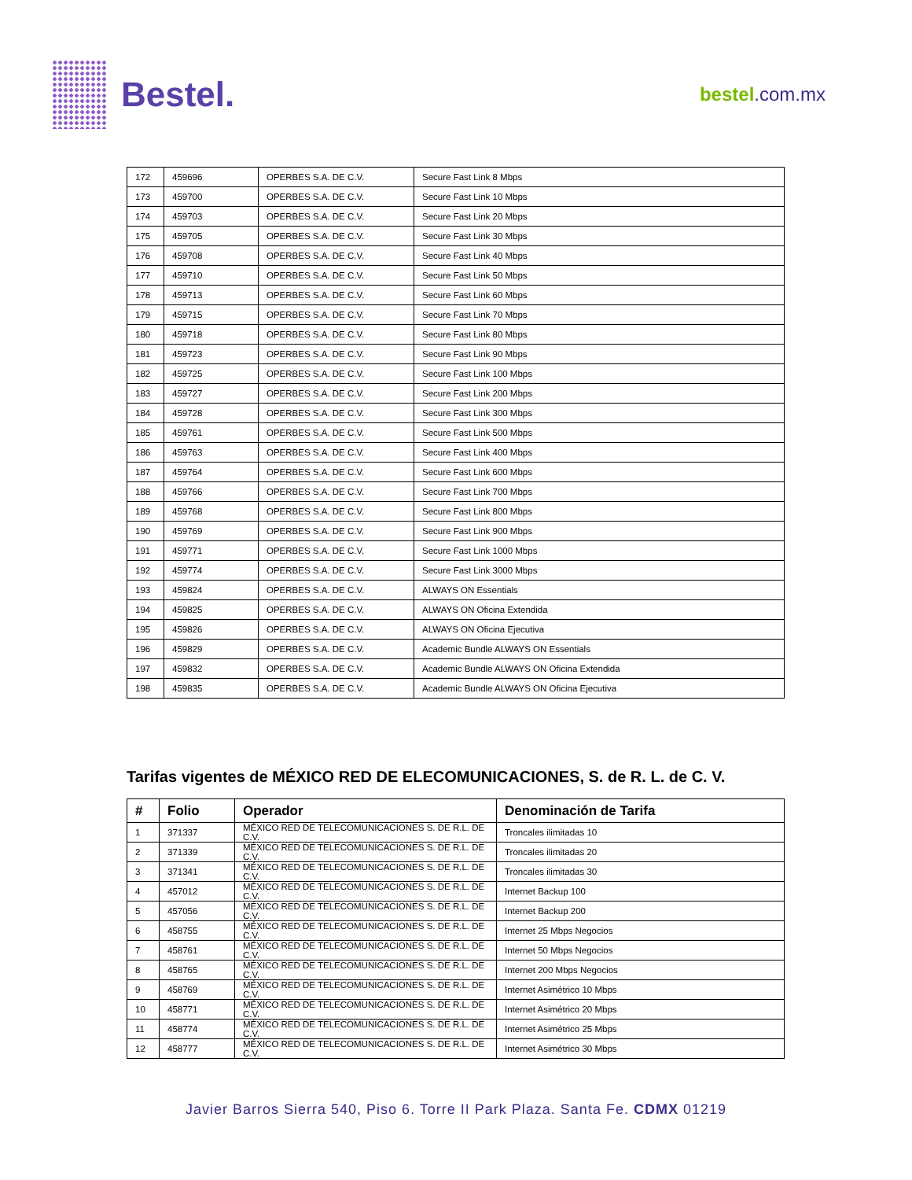Bestel.
bestel.com.mx
| 172 | 459696 | OPERBES S.A. DE C.V. | Secure Fast Link 8 Mbps |
| 173 | 459700 | OPERBES S.A. DE C.V. | Secure Fast Link 10 Mbps |
| 174 | 459703 | OPERBES S.A. DE C.V. | Secure Fast Link 20 Mbps |
| 175 | 459705 | OPERBES S.A. DE C.V. | Secure Fast Link 30 Mbps |
| 176 | 459708 | OPERBES S.A. DE C.V. | Secure Fast Link 40 Mbps |
| 177 | 459710 | OPERBES S.A. DE C.V. | Secure Fast Link 50 Mbps |
| 178 | 459713 | OPERBES S.A. DE C.V. | Secure Fast Link 60 Mbps |
| 179 | 459715 | OPERBES S.A. DE C.V. | Secure Fast Link 70 Mbps |
| 180 | 459718 | OPERBES S.A. DE C.V. | Secure Fast Link 80 Mbps |
| 181 | 459723 | OPERBES S.A. DE C.V. | Secure Fast Link 90 Mbps |
| 182 | 459725 | OPERBES S.A. DE C.V. | Secure Fast Link 100 Mbps |
| 183 | 459727 | OPERBES S.A. DE C.V. | Secure Fast Link 200 Mbps |
| 184 | 459728 | OPERBES S.A. DE C.V. | Secure Fast Link 300 Mbps |
| 185 | 459761 | OPERBES S.A. DE C.V. | Secure Fast Link 500 Mbps |
| 186 | 459763 | OPERBES S.A. DE C.V. | Secure Fast Link 400 Mbps |
| 187 | 459764 | OPERBES S.A. DE C.V. | Secure Fast Link 600 Mbps |
| 188 | 459766 | OPERBES S.A. DE C.V. | Secure Fast Link 700 Mbps |
| 189 | 459768 | OPERBES S.A. DE C.V. | Secure Fast Link 800 Mbps |
| 190 | 459769 | OPERBES S.A. DE C.V. | Secure Fast Link 900 Mbps |
| 191 | 459771 | OPERBES S.A. DE C.V. | Secure Fast Link 1000 Mbps |
| 192 | 459774 | OPERBES S.A. DE C.V. | Secure Fast Link 3000 Mbps |
| 193 | 459824 | OPERBES S.A. DE C.V. | ALWAYS ON Essentials |
| 194 | 459825 | OPERBES S.A. DE C.V. | ALWAYS ON Oficina Extendida |
| 195 | 459826 | OPERBES S.A. DE C.V. | ALWAYS ON Oficina Ejecutiva |
| 196 | 459829 | OPERBES S.A. DE C.V. | Academic Bundle ALWAYS ON Essentials |
| 197 | 459832 | OPERBES S.A. DE C.V. | Academic Bundle ALWAYS ON Oficina Extendida |
| 198 | 459835 | OPERBES S.A. DE C.V. | Academic Bundle ALWAYS ON Oficina Ejecutiva |
Tarifas vigentes de MÉXICO RED DE ELECOMUNICACIONES, S. de R. L. de C. V.
| # | Folio | Operador | Denominación de Tarifa |
| --- | --- | --- | --- |
| 1 | 371337 | MÉXICO RED DE TELECOMUNICACIONES S. DE R.L. DE C.V. | Troncales ilimitadas 10 |
| 2 | 371339 | MÉXICO RED DE TELECOMUNICACIONES S. DE R.L. DE C.V. | Troncales ilimitadas 20 |
| 3 | 371341 | MÉXICO RED DE TELECOMUNICACIONES S. DE R.L. DE C.V. | Troncales ilimitadas 30 |
| 4 | 457012 | MÉXICO RED DE TELECOMUNICACIONES S. DE R.L. DE C.V. | Internet Backup 100 |
| 5 | 457056 | MÉXICO RED DE TELECOMUNICACIONES S. DE R.L. DE C.V. | Internet Backup 200 |
| 6 | 458755 | MÉXICO RED DE TELECOMUNICACIONES S. DE R.L. DE C.V. | Internet 25 Mbps Negocios |
| 7 | 458761 | MÉXICO RED DE TELECOMUNICACIONES S. DE R.L. DE C.V. | Internet 50 Mbps Negocios |
| 8 | 458765 | MÉXICO RED DE TELECOMUNICACIONES S. DE R.L. DE C.V. | Internet 200 Mbps Negocios |
| 9 | 458769 | MÉXICO RED DE TELECOMUNICACIONES S. DE R.L. DE C.V. | Internet Asimétrico 10 Mbps |
| 10 | 458771 | MÉXICO RED DE TELECOMUNICACIONES S. DE R.L. DE C.V. | Internet Asimétrico 20 Mbps |
| 11 | 458774 | MÉXICO RED DE TELECOMUNICACIONES S. DE R.L. DE C.V. | Internet Asimétrico 25 Mbps |
| 12 | 458777 | MÉXICO RED DE TELECOMUNICACIONES S. DE R.L. DE C.V. | Internet Asimétrico 30 Mbps |
Javier Barros Sierra 540, Piso 6. Torre II Park Plaza. Santa Fe. CDMX 01219